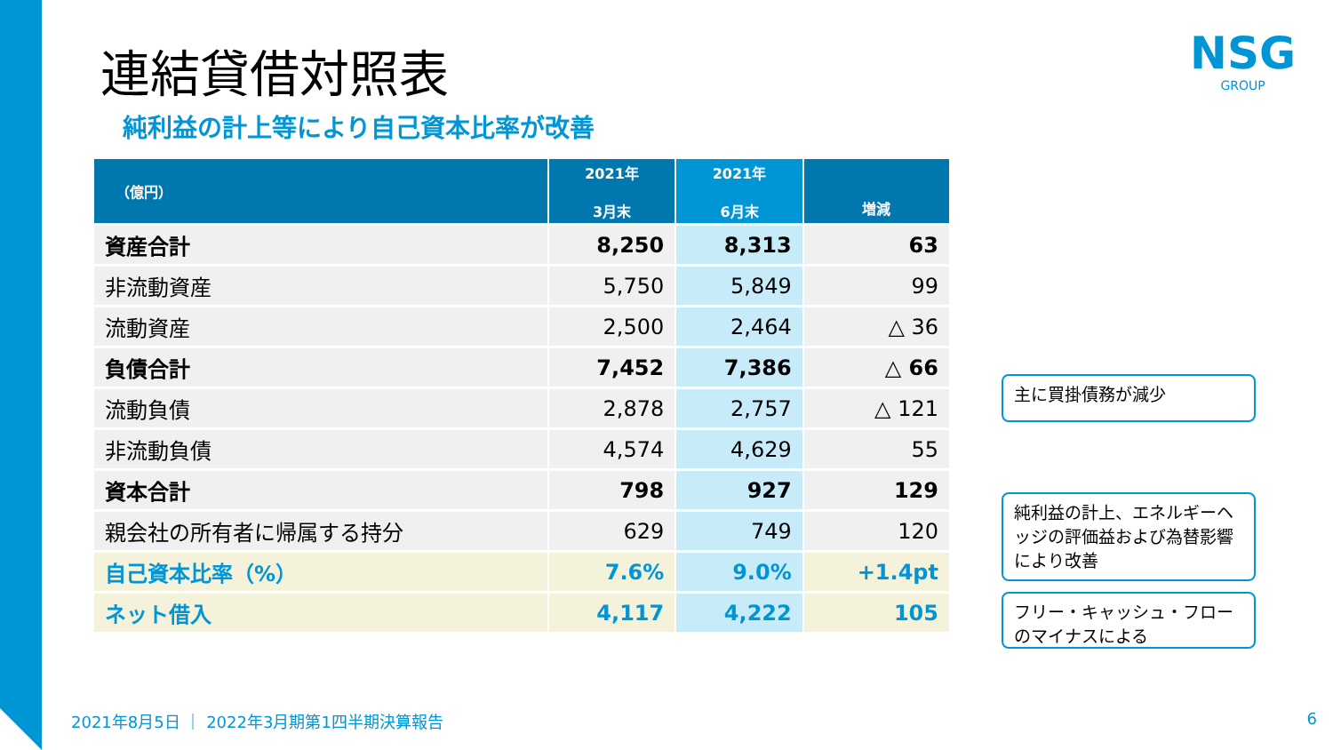連結貸借対照表
純利益の計上等により自己資本比率が改善
NSG
GROUP
| （億円） | 2021年 3月末 | 2021年 6月末 | 増減 |
| --- | --- | --- | --- |
| 資産合計 | 8,250 | 8,313 | 63 |
| 非流動資産 | 5,750 | 5,849 | 99 |
| 流動資産 | 2,500 | 2,464 | △ 36 |
| 負債合計 | 7,452 | 7,386 | △ 66 |
| 流動負債 | 2,878 | 2,757 | △ 121 |
| 非流動負債 | 4,574 | 4,629 | 55 |
| 資本合計 | 798 | 927 | 129 |
| 親会社の所有者に帰属する持分 | 629 | 749 | 120 |
| 自己資本比率（%） | 7.6% | 9.0% | +1.4pt |
| ネット借入 | 4,117 | 4,222 | 105 |
主に買掛債務が減少
純利益の計上、エネルギーヘッジの評価益および為替影響により改善
フリー・キャッシュ・フローのマイナスによる
2021年8月5日 ｜ 2022年3月期第1四半期決算報告
6